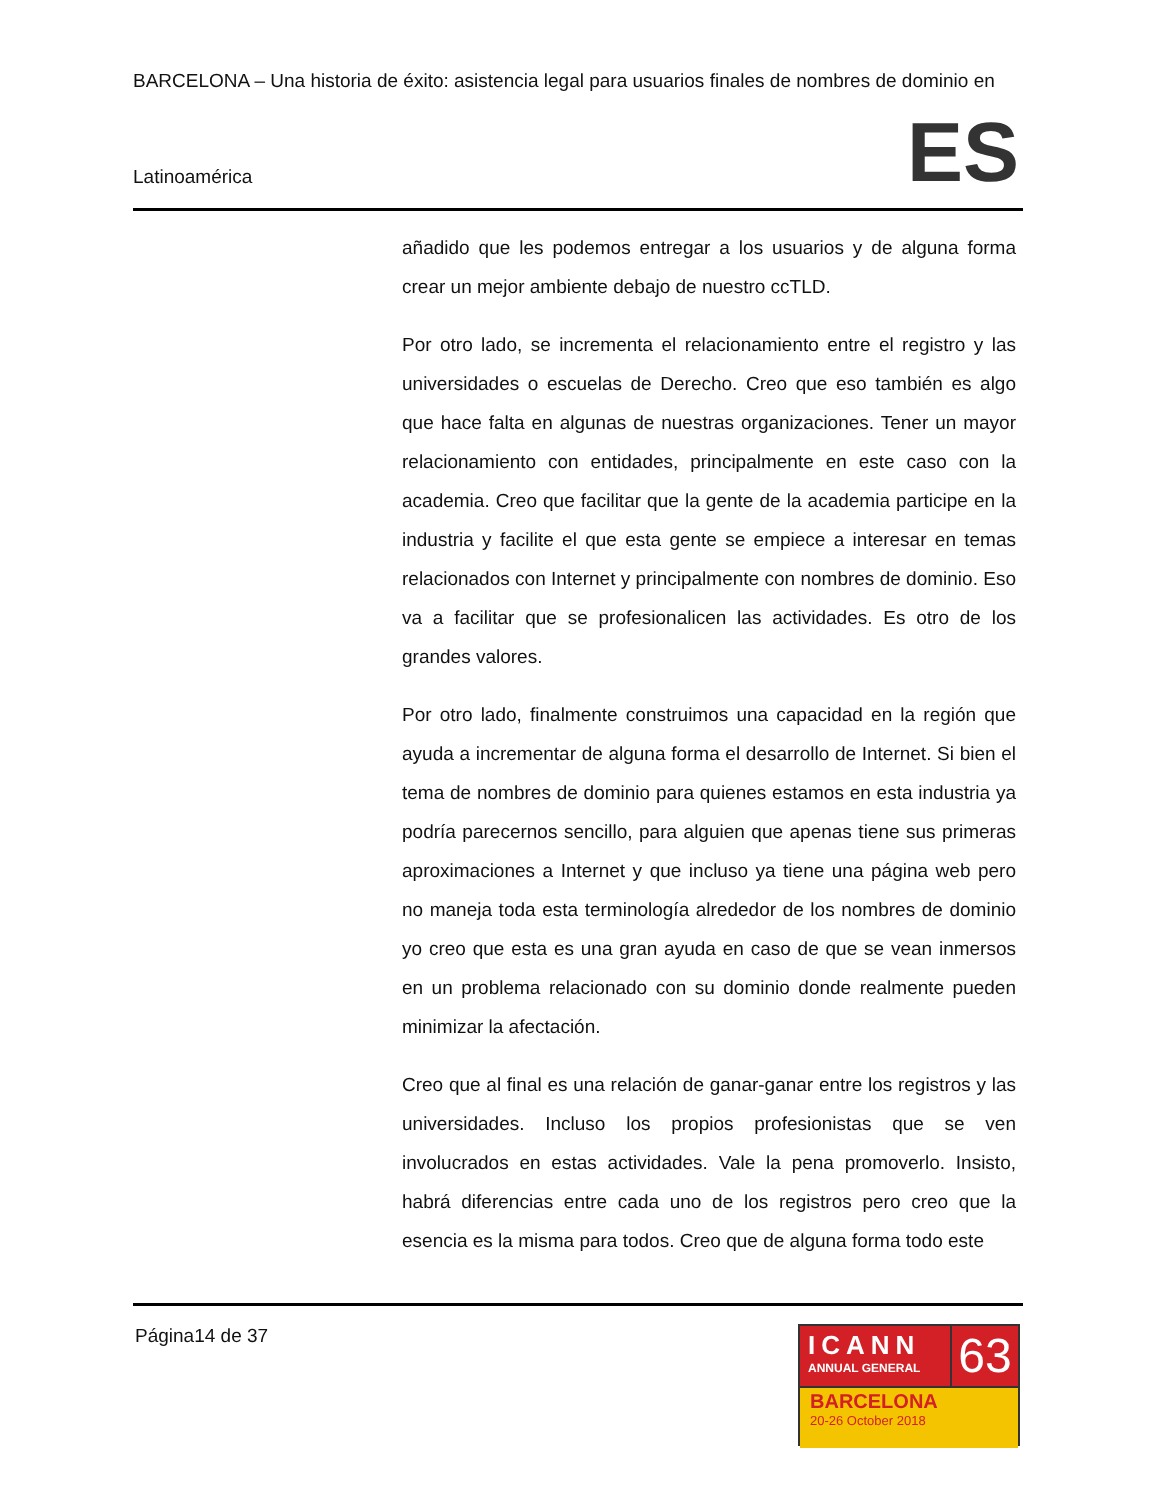BARCELONA – Una historia de éxito: asistencia legal para usuarios finales de nombres de dominio en
Latinoamérica
ES
añadido que les podemos entregar a los usuarios y de alguna forma crear un mejor ambiente debajo de nuestro ccTLD.
Por otro lado, se incrementa el relacionamiento entre el registro y las universidades o escuelas de Derecho. Creo que eso también es algo que hace falta en algunas de nuestras organizaciones. Tener un mayor relacionamiento con entidades, principalmente en este caso con la academia. Creo que facilitar que la gente de la academia participe en la industria y facilite el que esta gente se empiece a interesar en temas relacionados con Internet y principalmente con nombres de dominio. Eso va a facilitar que se profesionalicen las actividades. Es otro de los grandes valores.
Por otro lado, finalmente construimos una capacidad en la región que ayuda a incrementar de alguna forma el desarrollo de Internet. Si bien el tema de nombres de dominio para quienes estamos en esta industria ya podría parecernos sencillo, para alguien que apenas tiene sus primeras aproximaciones a Internet y que incluso ya tiene una página web pero no maneja toda esta terminología alrededor de los nombres de dominio yo creo que esta es una gran ayuda en caso de que se vean inmersos en un problema relacionado con su dominio donde realmente pueden minimizar la afectación.
Creo que al final es una relación de ganar-ganar entre los registros y las universidades. Incluso los propios profesionistas que se ven involucrados en estas actividades. Vale la pena promoverlo. Insisto, habrá diferencias entre cada uno de los registros pero creo que la esencia es la misma para todos. Creo que de alguna forma todo este
Página14 de 37
ICANN
ANNUAL GENERAL
63
BARCELONA
20-26 October 2018